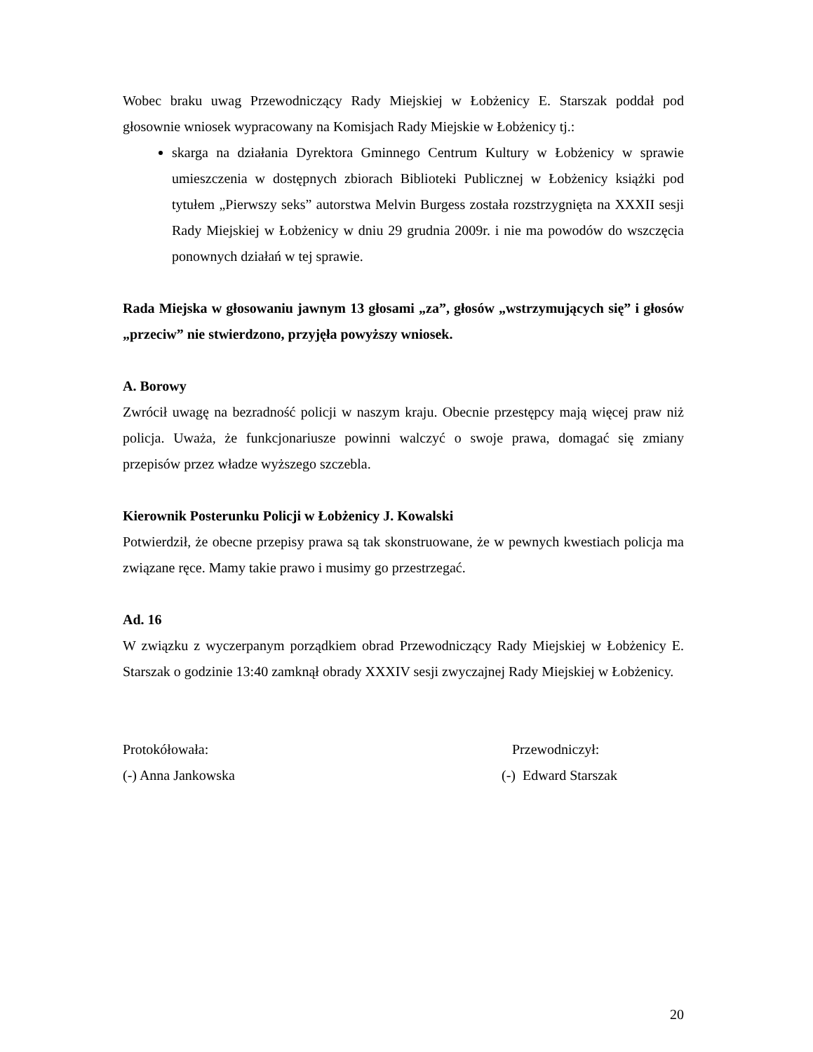Wobec braku uwag Przewodniczący Rady Miejskiej w Łobżenicy E. Starszak poddał pod głosownie wniosek wypracowany na Komisjach Rady Miejskie w Łobżenicy tj.:
skarga na działania Dyrektora Gminnego Centrum Kultury w Łobżenicy w sprawie umieszczenia w dostępnych zbiorach Biblioteki Publicznej w Łobżenicy książki pod tytułem „Pierwszy seks” autorstwa Melvin Burgess została rozstrzygnięta na XXXII sesji Rady Miejskiej w Łobżenicy w dniu 29 grudnia 2009r. i nie ma powodów do wszczęcia ponownych działań w tej sprawie.
Rada Miejska w głosowaniu jawnym 13 głosami „za”, głosów „wstrzymujących się” i głosów „przeciw” nie stwierdzono, przyjęła powyższy wniosek.
A. Borowy
Zwrócił uwagę na bezradność policji w naszym kraju. Obecnie przestępcy mają więcej praw niż policja. Uważa, że funkcjonariusze powinni walczyć o swoje prawa, domagać się zmiany przepisów przez władze wyższego szczebla.
Kierownik Posterunku Policji w Łobżenicy J. Kowalski
Potwierdził, że obecne przepisy prawa są tak skonstruowane, że w pewnych kwestiach policja ma związane ręce. Mamy takie prawo i musimy go przestrzegać.
Ad. 16
W związku z wyczerpanym porządkiem obrad Przewodniczący Rady Miejskiej w Łobżenicy E. Starszak o godzinie 13:40 zamknął obrady XXXIV sesji zwyczajnej Rady Miejskiej w Łobżenicy.
Protokółowała:
(-) Anna Jankowska
Przewodniczył:
(-) Edward Starszak
20